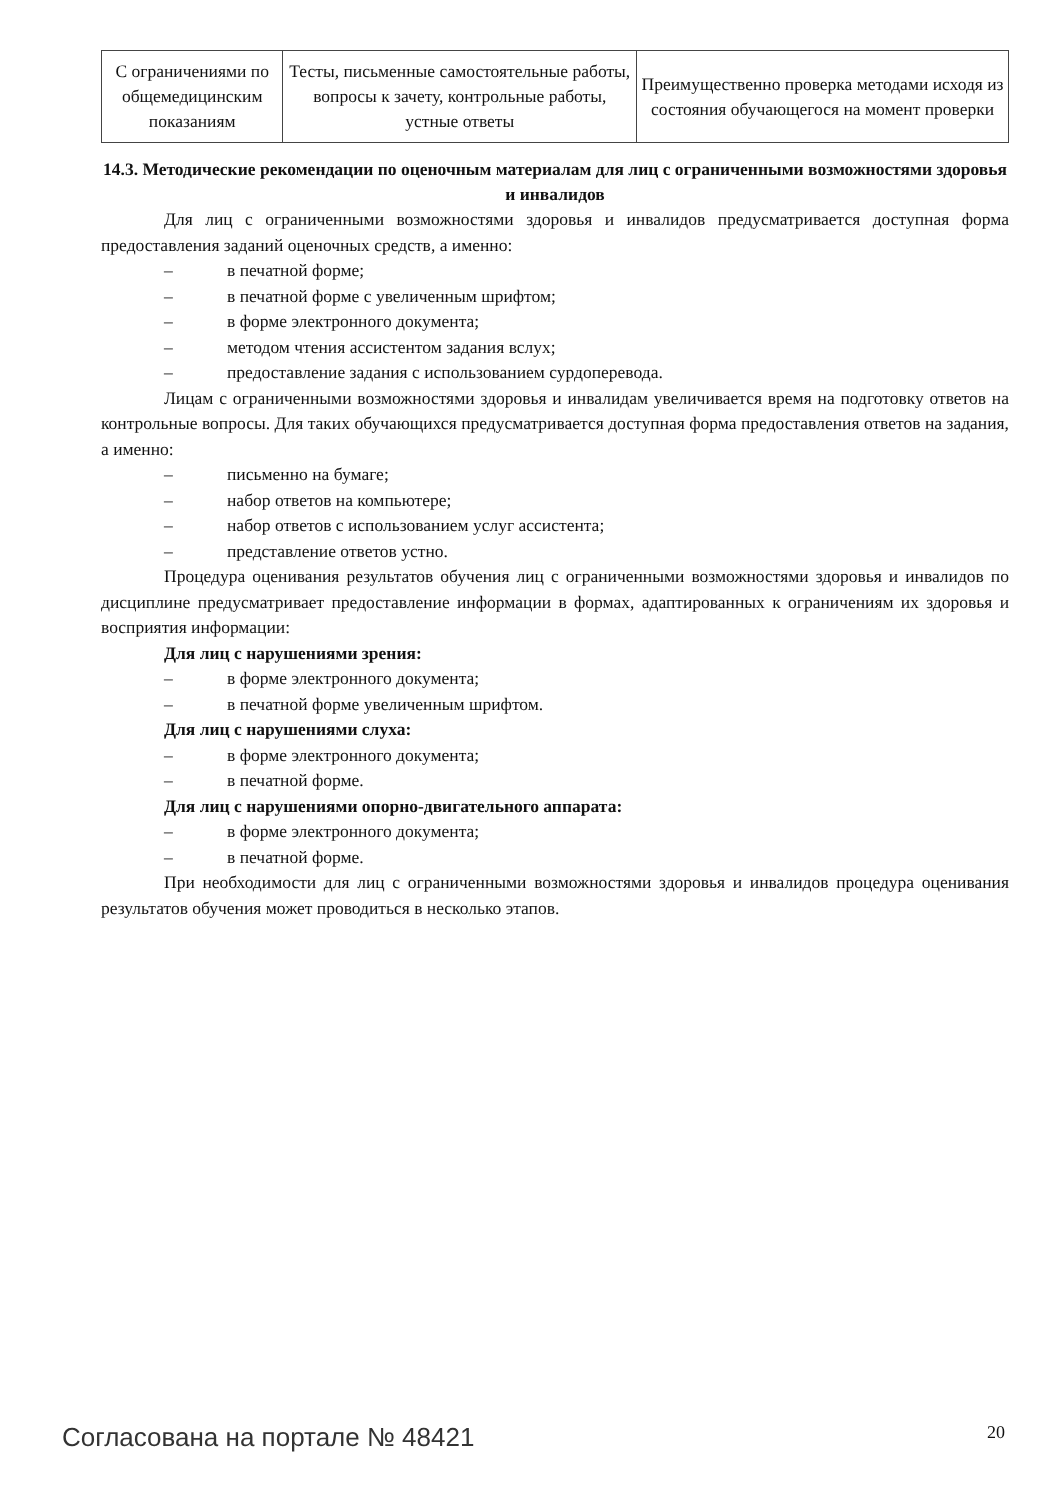| С ограничениями по общемедицинским показаниям | Тесты, письменные самостоятельные работы, вопросы к зачету, контрольные работы, устные ответы | Преимущественно проверка методами исходя из состояния обучающегося на момент проверки |
14.3. Методические рекомендации по оценочным материалам для лиц с ограниченными возможностями здоровья и инвалидов
Для лиц с ограниченными возможностями здоровья и инвалидов предусматривается доступная форма предоставления заданий оценочных средств, а именно:
– в печатной форме;
– в печатной форме с увеличенным шрифтом;
– в форме электронного документа;
– методом чтения ассистентом задания вслух;
– предоставление задания с использованием сурдоперевода.
Лицам с ограниченными возможностями здоровья и инвалидам увеличивается время на подготовку ответов на контрольные вопросы. Для таких обучающихся предусматривается доступная форма предоставления ответов на задания, а именно:
– письменно на бумаге;
– набор ответов на компьютере;
– набор ответов с использованием услуг ассистента;
– представление ответов устно.
Процедура оценивания результатов обучения лиц с ограниченными возможностями здоровья и инвалидов по дисциплине предусматривает предоставление информации в формах, адаптированных к ограничениям их здоровья и восприятия информации:
Для лиц с нарушениями зрения:
– в форме электронного документа;
– в печатной форме увеличенным шрифтом.
Для лиц с нарушениями слуха:
– в форме электронного документа;
– в печатной форме.
Для лиц с нарушениями опорно-двигательного аппарата:
– в форме электронного документа;
– в печатной форме.
При необходимости для лиц с ограниченными возможностями здоровья и инвалидов процедура оценивания результатов обучения может проводиться в несколько этапов.
Согласована на портале № 48421 20